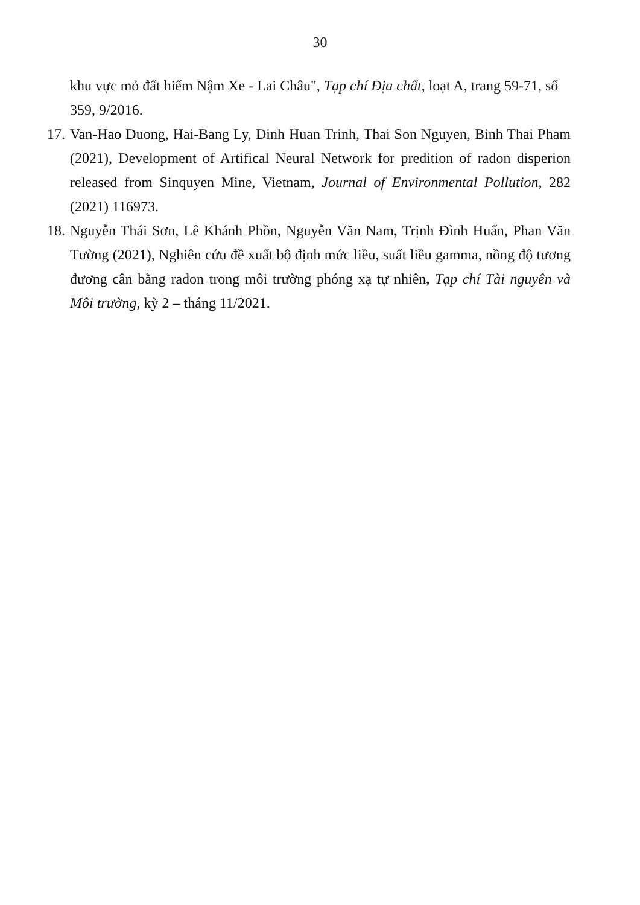30
khu vực mỏ đất hiếm Nậm Xe - Lai Châu", Tạp chí Địa chất, loạt A, trang 59-71, số 359, 9/2016.
17. Van-Hao Duong, Hai-Bang Ly, Dinh Huan Trinh, Thai Son Nguyen, Binh Thai Pham (2021), Development of Artifical Neural Network for predition of radon disperion released from Sinquyen Mine, Vietnam, Journal of Environmental Pollution, 282 (2021) 116973.
18. Nguyễn Thái Sơn, Lê Khánh Phồn, Nguyễn Văn Nam, Trịnh Đình Huấn, Phan Văn Tường (2021), Nghiên cứu đề xuất bộ định mức liều, suất liều gamma, nồng độ tương đương cân bằng radon trong môi trường phóng xạ tự nhiên, Tạp chí Tài nguyên và Môi trường, kỳ 2 – tháng 11/2021.